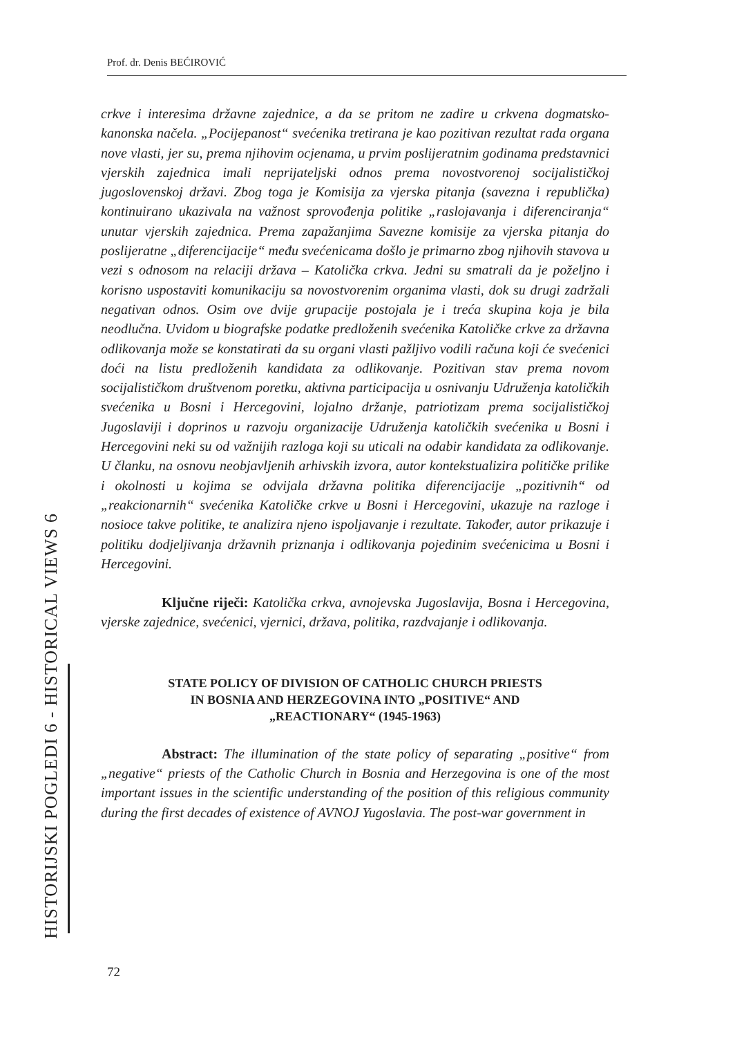Prof. dr. Denis BEĆIROVIĆ
crkve i interesima državne zajednice, a da se pritom ne zadire u crkvena dogmatsko-kanonska načela. „Pocijepanost“ svećenika tretirana je kao pozitivan rezultat rada organa nove vlasti, jer su, prema njihovim ocjenama, u prvim poslijeratnim godinama predstavnici vjerskih zajednica imali neprijateljski odnos prema novostvorenoj socijalističkoj jugoslovenskoj državi. Zbog toga je Komisija za vjerska pitanja (savezna i republička) kontinuirano ukazivala na važnost sprovođenja politike „raslojavanja i diferenciranja“ unutar vjerskih zajednica. Prema zapažanjima Savezne komisije za vjerska pitanja do poslijeratne „diferencijacije“ među svećenicama došlo je primarno zbog njihovih stavova u vezi s odnosom na relaciji država – Katolička crkva. Jedni su smatrali da je poželjno i korisno uspostaviti komunikaciju sa novostvorenim organima vlasti, dok su drugi zadržali negativan odnos. Osim ove dvije grupacije postojala je i treća skupina koja je bila neodlučna. Uvidom u biografske podatke predloženih svećenika Katoličke crkve za državna odlikovanja može se konstatirati da su organi vlasti pažljivo vodili računa koji će svećenici doći na listu predloženih kandidata za odlikovanje. Pozitivan stav prema novom socijalističkom društvenom poretku, aktivna participacija u osnivanju Udruženja katoličkih svećenika u Bosni i Hercegovini, lojalno držanje, patriotizam prema socijalističkoj Jugoslaviji i doprinos u razvoju organizacije Udruženja katoličkih svećenika u Bosni i Hercegovini neki su od važnijih razloga koji su uticali na odabir kandidata za odlikovanje. U članku, na osnovu neobjavljenih arhivskih izvora, autor kontekstualizira političke prilike i okolnosti u kojima se odvijala državna politika diferencijacije „pozitivnih“ od „reakcionarnih“ svećenika Katoličke crkve u Bosni i Hercegovini, ukazuje na razloge i nosioce takve politike, te analizira njeno ispoljavanje i rezultate. Također, autor prikazuje i politiku dodjeljivanja državnih priznanja i odlikovanja pojedinim svećenicima u Bosni i Hercegovini.
Ključne riječi: Katolička crkva, avnojevska Jugoslavija, Bosna i Hercegovina, vjerske zajednice, svećenici, vjernici, država, politika, razdvajanje i odlikovanja.
STATE POLICY OF DIVISION OF CATHOLIC CHURCH PRIESTS
IN BOSNIA AND HERZEGOVINA INTO „POSITIVE“ AND
„REACTIONARY“ (1945-1963)
Abstract: The illumination of the state policy of separating „positive“ from „negative“ priests of the Catholic Church in Bosnia and Herzegovina is one of the most important issues in the scientific understanding of the position of this religious community during the first decades of existence of AVNOJ Yugoslavia. The post-war government in
HISTORIJSKI POGLEDI 6 - HISTORICAL VIEWS 6
72